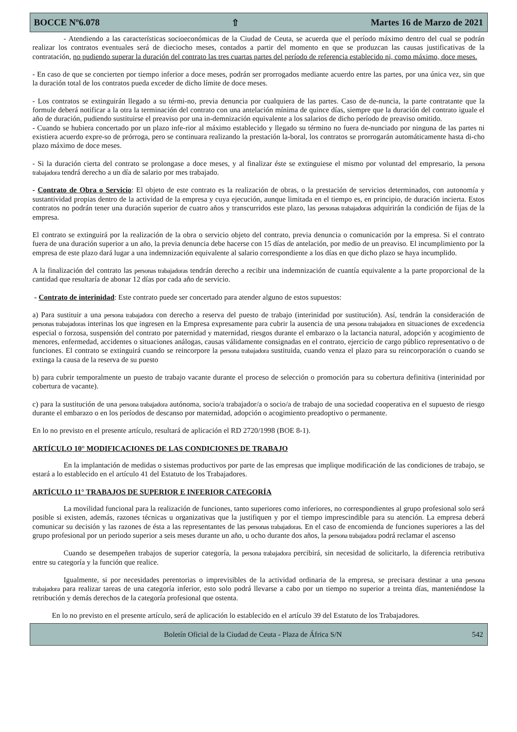BOCCE Nº6.078 ⇧ Martes 16 de Marzo de 2021
- Atendiendo a las características socioeconómicas de la Ciudad de Ceuta, se acuerda que el período máximo dentro del cual se podrán realizar los contratos eventuales será de dieciocho meses, contados a partir del momento en que se produzcan las causas justificativas de la contratación, no pudiendo superar la duración del contrato las tres cuartas partes del período de referencia establecido ni, como máximo, doce meses.
- En caso de que se concierten por tiempo inferior a doce meses, podrán ser prorrogados mediante acuerdo entre las partes, por una única vez, sin que la duración total de los contratos pueda exceder de dicho límite de doce meses.
- Los contratos se extinguirán llegado a su térmi-no, previa denuncia por cualquiera de las partes. Caso de de-nuncia, la parte contratante que la formule deberá notificar a la otra la terminación del contrato con una antelación mínima de quince días, siempre que la duración del contrato iguale el año de duración, pudiendo sustituirse el preaviso por una in-demnización equivalente a los salarios de dicho período de preaviso omitido.
- Cuando se hubiera concertado por un plazo infe-rior al máximo establecido y llegado su término no fuera de-nunciado por ninguna de las partes ni existiera acuerdo expre-so de prórroga, pero se continuara realizando la prestación la-boral, los contratos se prorrogarán automáticamente hasta di-cho plazo máximo de doce meses.
- Si la duración cierta del contrato se prolongase a doce meses, y al finalizar éste se extinguiese el mismo por voluntad del empresario, la persona trabajadora tendrá derecho a un día de salario por mes trabajado.
- Contrato de Obra o Servicio: El objeto de este contrato es la realización de obras, o la prestación de servicios determinados, con autonomía y sustantividad propias dentro de la actividad de la empresa y cuya ejecución, aunque limitada en el tiempo es, en principio, de duración incierta. Estos contratos no podrán tener una duración superior de cuatro años y transcurridos este plazo, las personas trabajadoras adquirirán la condición de fijas de la empresa.
El contrato se extinguirá por la realización de la obra o servicio objeto del contrato, previa denuncia o comunicación por la empresa. Si el contrato fuera de una duración superior a un año, la previa denuncia debe hacerse con 15 días de antelación, por medio de un preaviso. El incumplimiento por la empresa de este plazo dará lugar a una indemnización equivalente al salario correspondiente a los días en que dicho plazo se haya incumplido.
A la finalización del contrato las personas trabajadoras tendrán derecho a recibir una indemnización de cuantía equivalente a la parte proporcional de la cantidad que resultaría de abonar 12 días por cada año de servicio.
- Contrato de interinidad: Este contrato puede ser concertado para atender alguno de estos supuestos:
a) Para sustituir a una persona trabajadora con derecho a reserva del puesto de trabajo (interinidad por sustitución). Así, tendrán la consideración de personas trabajadoras interinas los que ingresen en la Empresa expresamente para cubrir la ausencia de una persona trabajadora en situaciones de excedencia especial o forzosa, suspensión del contrato por paternidad y maternidad, riesgos durante el embarazo o la lactancia natural, adopción y acogimiento de menores, enfermedad, accidentes o situaciones análogas, causas válidamente consignadas en el contrato, ejercicio de cargo público representativo o de funciones. El contrato se extinguirá cuando se reincorpore la persona trabajadora sustituida, cuando venza el plazo para su reincorporación o cuando se extinga la causa de la reserva de su puesto
b) para cubrir temporalmente un puesto de trabajo vacante durante el proceso de selección o promoción para su cobertura definitiva (interinidad por cobertura de vacante).
c) para la sustitución de una persona trabajadora autónoma, socio/a trabajador/a o socio/a de trabajo de una sociedad cooperativa en el supuesto de riesgo durante el embarazo o en los períodos de descanso por maternidad, adopción o acogimiento preadoptivo o permanente.
En lo no previsto en el presente artículo, resultará de aplicación el RD 2720/1998 (BOE 8-1).
ARTÍCULO 10° MODIFICACIONES DE LAS CONDICIONES DE TRABAJO
En la implantación de medidas o sistemas productivos por parte de las empresas que implique modificación de las condiciones de trabajo, se estará a lo establecido en el artículo 41 del Estatuto de los Trabajadores.
ARTÍCULO 11° TRABAJOS DE SUPERIOR E INFERIOR CATEGORÍA
La movilidad funcional para la realización de funciones, tanto superiores como inferiores, no correspondientes al grupo profesional solo será posible si existen, además, razones técnicas u organizativas que la justifiquen y por el tiempo imprescindible para su atención. La empresa deberá comunicar su decisión y las razones de ésta a las representantes de las personas trabajadoras. En el caso de encomienda de funciones superiores a las del grupo profesional por un periodo superior a seis meses durante un año, u ocho durante dos años, la persona trabajadora podrá reclamar el ascenso
Cuando se desempeñen trabajos de superior categoría, la persona trabajadora percibirá, sin necesidad de solicitarlo, la diferencia retributiva entre su categoría y la función que realice.
Igualmente, si por necesidades perentorias o imprevisibles de la actividad ordinaria de la empresa, se precisara destinar a una persona trabajadora para realizar tareas de una categoría inferior, esto solo podrá llevarse a cabo por un tiempo no superior a treinta días, manteniéndose la retribución y demás derechos de la categoría profesional que ostenta.
En lo no previsto en el presente artículo, será de aplicación lo establecido en el artículo 39 del Estatuto de los Trabajadores.
Boletín Oficial de la Ciudad de Ceuta - Plaza de África S/N 542